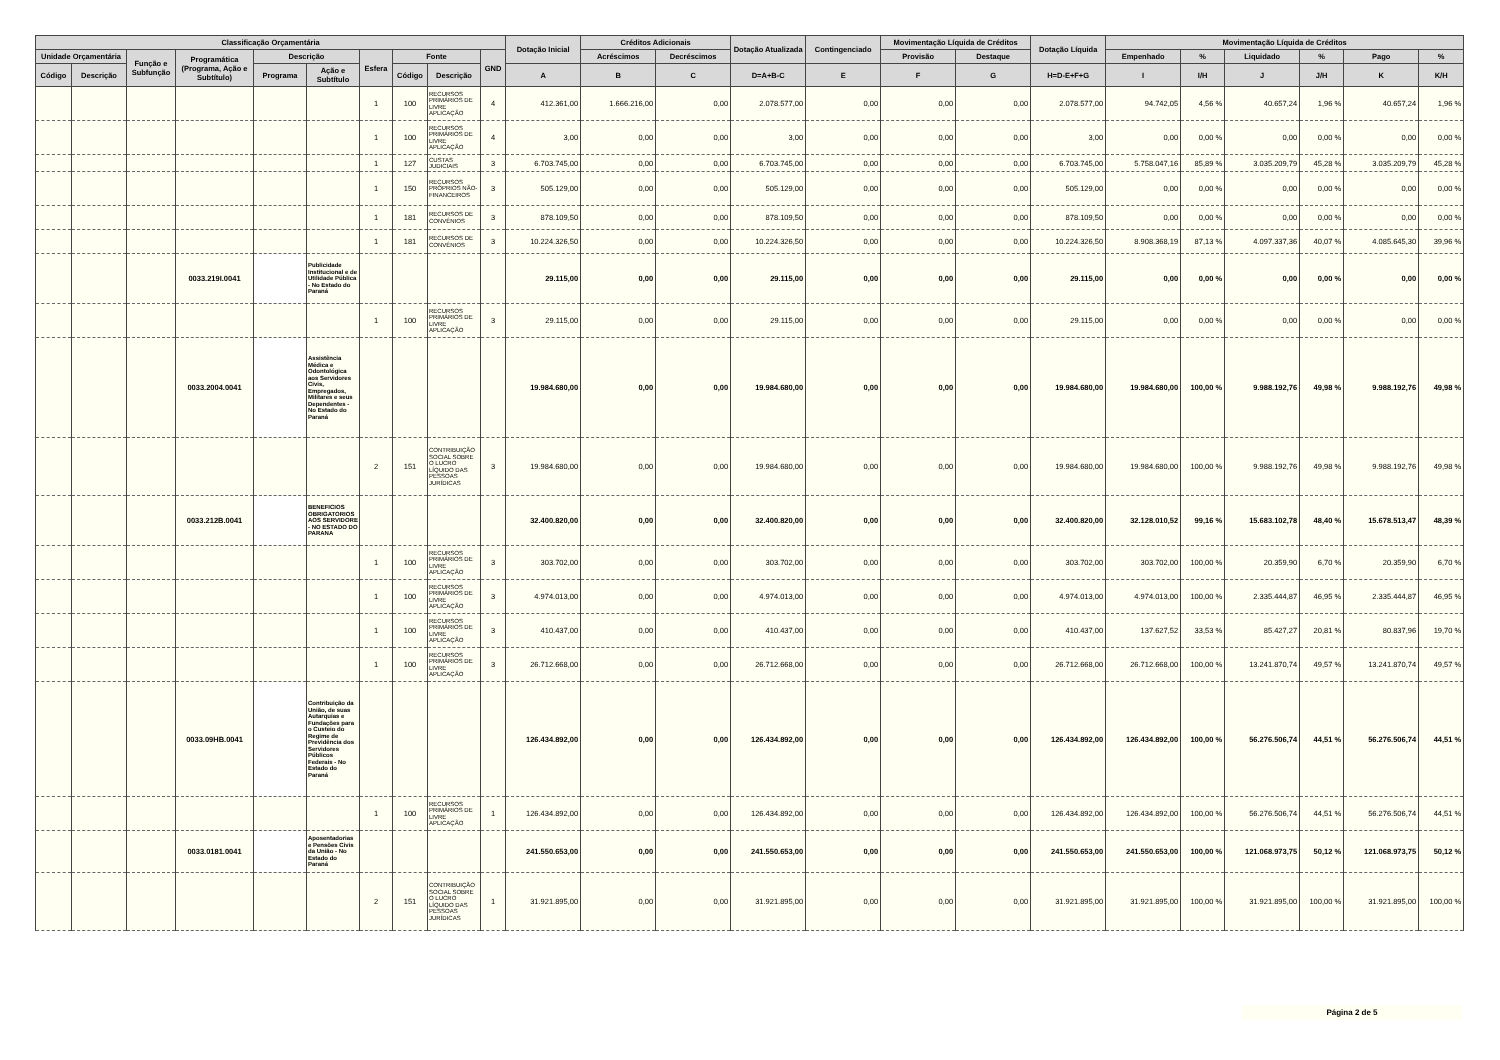| Classificação Orçamentária | | | | | | | | | | Dotação Inicial | Créditos Adicionais | | Dotação Atualizada | Contingenciado | Movimentação Líquida de Créditos | | Dotação Líquida | Movimentação Líquida de Créditos | | | | | |
| --- | --- | --- | --- | --- | --- | --- | --- | --- | --- | --- | --- | --- | --- | --- | --- | --- | --- | --- | --- | --- | --- | --- | --- |
| Unidade Orçamentária | | Função e Subfunção | Programática (Programa, Ação e Subtítulo) | Descrição | | Esfera | Fonte | | GND | | Acréscimos | Decréscimos | | | Provisão | Destaque | | Empenhado | % | Liquidado | % | Pago | % |
| Código | Descrição | | | Programa | Ação e Subtítulo | | Código | Descrição | | A | B | C | D=A+B-C | E | F | G | H=D-E+F+G | I | I/H | J | J/H | K | K/H |
| | | | | | | 1 | 100 | RECURSOS PRIMÁRIOS DE LIVRE APLICAÇÃO | 4 | 412.361,00 | 1.666.216,00 | 0,00 | 2.078.577,00 | 0,00 | 0,00 | 0,00 | 2.078.577,00 | 94.742,05 | 4,56 % | 40.657,24 | 1,96 % | 40.657,24 | 1,96 % |
| | | | | | | 1 | 100 | RECURSOS PRIMÁRIOS DE LIVRE APLICAÇÃO | 4 | 3,00 | 0,00 | 0,00 | 3,00 | 0,00 | 0,00 | 0,00 | 3,00 | 0,00 | 0,00 % | 0,00 | 0,00 % | 0,00 | 0,00 % |
| | | | | | | 1 | 127 | CUSTAS JUDICIAIS | 3 | 6.703.745,00 | 0,00 | 0,00 | 6.703.745,00 | 0,00 | 0,00 | 0,00 | 6.703.745,00 | 5.758.047,16 | 85,89 % | 3.035.209,79 | 45,28 % | 3.035.209,79 | 45,28 % |
| | | | | | | 1 | 150 | RECURSOS PRÓPRIOS NÃO-FINANCEIROS | 3 | 505.129,00 | 0,00 | 0,00 | 505.129,00 | 0,00 | 0,00 | 0,00 | 505.129,00 | 0,00 | 0,00 % | 0,00 | 0,00 % | 0,00 | 0,00 % |
| | | | | | | 1 | 181 | RECURSOS DE CONVÊNIOS | 3 | 878.109,50 | 0,00 | 0,00 | 878.109,50 | 0,00 | 0,00 | 0,00 | 878.109,50 | 0,00 | 0,00 % | 0,00 | 0,00 % | 0,00 | 0,00 % |
| | | | | | | 1 | 181 | RECURSOS DE CONVÊNIOS | 3 | 10.224.326,50 | 0,00 | 0,00 | 10.224.326,50 | 0,00 | 0,00 | 0,00 | 10.224.326,50 | 8.908.368,19 | 87,13 % | 4.097.337,36 | 40,07 % | 4.085.645,30 | 39,96 % |
| | | | 0033.219I.0041 | | Publicidade Institucional e de Utilidade Pública - No Estado do Paraná | | | | | 29.115,00 | 0,00 | 0,00 | 29.115,00 | 0,00 | 0,00 | 0,00 | 29.115,00 | 0,00 | 0,00 % | 0,00 | 0,00 % | 0,00 | 0,00 % |
| | | | | | | 1 | 100 | RECURSOS PRIMÁRIOS DE LIVRE APLICAÇÃO | 3 | 29.115,00 | 0,00 | 0,00 | 29.115,00 | 0,00 | 0,00 | 0,00 | 29.115,00 | 0,00 | 0,00 % | 0,00 | 0,00 % | 0,00 | 0,00 % |
| | | | 0033.2004.0041 | | Assistência Médica e Odontológica aos Servidores Civis, Empregados, Militares e seus Dependentes - No Estado do Paraná | | | | | 19.984.680,00 | 0,00 | 0,00 | 19.984.680,00 | 0,00 | 0,00 | 0,00 | 19.984.680,00 | 19.984.680,00 | 100,00 % | 9.988.192,76 | 49,98 % | 9.988.192,76 | 49,98 % |
| | | | | | | 2 | 151 | CONTRIBUIÇÃO SOCIAL SOBRE O LUCRO LÍQUIDO DAS PESSOAS JURÍDICAS | 3 | 19.984.680,00 | 0,00 | 0,00 | 19.984.680,00 | 0,00 | 0,00 | 0,00 | 19.984.680,00 | 19.984.680,00 | 100,00 % | 9.988.192,76 | 49,98 % | 9.988.192,76 | 49,98 % |
| | | | 0033.212B.0041 | | BENEFICIOS OBRIGATORIOS AOS SERVIDORE - NO ESTADO DO PARANA | | | | | 32.400.820,00 | 0,00 | 0,00 | 32.400.820,00 | 0,00 | 0,00 | 0,00 | 32.400.820,00 | 32.128.010,52 | 99,16 % | 15.683.102,78 | 48,40 % | 15.678.513,47 | 48,39 % |
| | | | | | | 1 | 100 | RECURSOS PRIMÁRIOS DE LIVRE APLICAÇÃO | 3 | 303.702,00 | 0,00 | 0,00 | 303.702,00 | 0,00 | 0,00 | 0,00 | 303.702,00 | 303.702,00 | 100,00 % | 20.359,90 | 6,70 % | 20.359,90 | 6,70 % |
| | | | | | | 1 | 100 | RECURSOS PRIMÁRIOS DE LIVRE APLICAÇÃO | 3 | 4.974.013,00 | 0,00 | 0,00 | 4.974.013,00 | 0,00 | 0,00 | 0,00 | 4.974.013,00 | 4.974.013,00 | 100,00 % | 2.335.444,87 | 46,95 % | 2.335.444,87 | 46,95 % |
| | | | | | | 1 | 100 | RECURSOS PRIMÁRIOS DE LIVRE APLICAÇÃO | 3 | 410.437,00 | 0,00 | 0,00 | 410.437,00 | 0,00 | 0,00 | 0,00 | 410.437,00 | 137.627,52 | 33,53 % | 85.427,27 | 20,81 % | 80.837,96 | 19,70 % |
| | | | | | | 1 | 100 | RECURSOS PRIMÁRIOS DE LIVRE APLICAÇÃO | 3 | 26.712.668,00 | 0,00 | 0,00 | 26.712.668,00 | 0,00 | 0,00 | 0,00 | 26.712.668,00 | 26.712.668,00 | 100,00 % | 13.241.870,74 | 49,57 % | 13.241.870,74 | 49,57 % |
| | | | 0033.09HB.0041 | | Contribuição da União, de suas Autarquias e Fundações para o Custeio do Regime de Previdência dos Servidores Públicos Federais - No Estado do Paraná | | | | | 126.434.892,00 | 0,00 | 0,00 | 126.434.892,00 | 0,00 | 0,00 | 0,00 | 126.434.892,00 | 126.434.892,00 | 100,00 % | 56.276.506,74 | 44,51 % | 56.276.506,74 | 44,51 % |
| | | | | | | 1 | 100 | RECURSOS PRIMÁRIOS DE LIVRE APLICAÇÃO | 1 | 126.434.892,00 | 0,00 | 0,00 | 126.434.892,00 | 0,00 | 0,00 | 0,00 | 126.434.892,00 | 126.434.892,00 | 100,00 % | 56.276.506,74 | 44,51 % | 56.276.506,74 | 44,51 % |
| | | | 0033.0181.0041 | | Aposentadorias e Pensões Civis da União - No Estado do Paraná | | | | | 241.550.653,00 | 0,00 | 0,00 | 241.550.653,00 | 0,00 | 0,00 | 0,00 | 241.550.653,00 | 241.550.653,00 | 100,00 % | 121.068.973,75 | 50,12 % | 121.068.973,75 | 50,12 % |
| | | | | | | 2 | 151 | CONTRIBUIÇÃO SOCIAL SOBRE O LUCRO LÍQUIDO DAS PESSOAS JURÍDICAS | 1 | 31.921.895,00 | 0,00 | 0,00 | 31.921.895,00 | 0,00 | 0,00 | 0,00 | 31.921.895,00 | 31.921.895,00 | 100,00 % | 31.921.895,00 | 100,00 % | 31.921.895,00 | 100,00 % |
Página 2 de 5